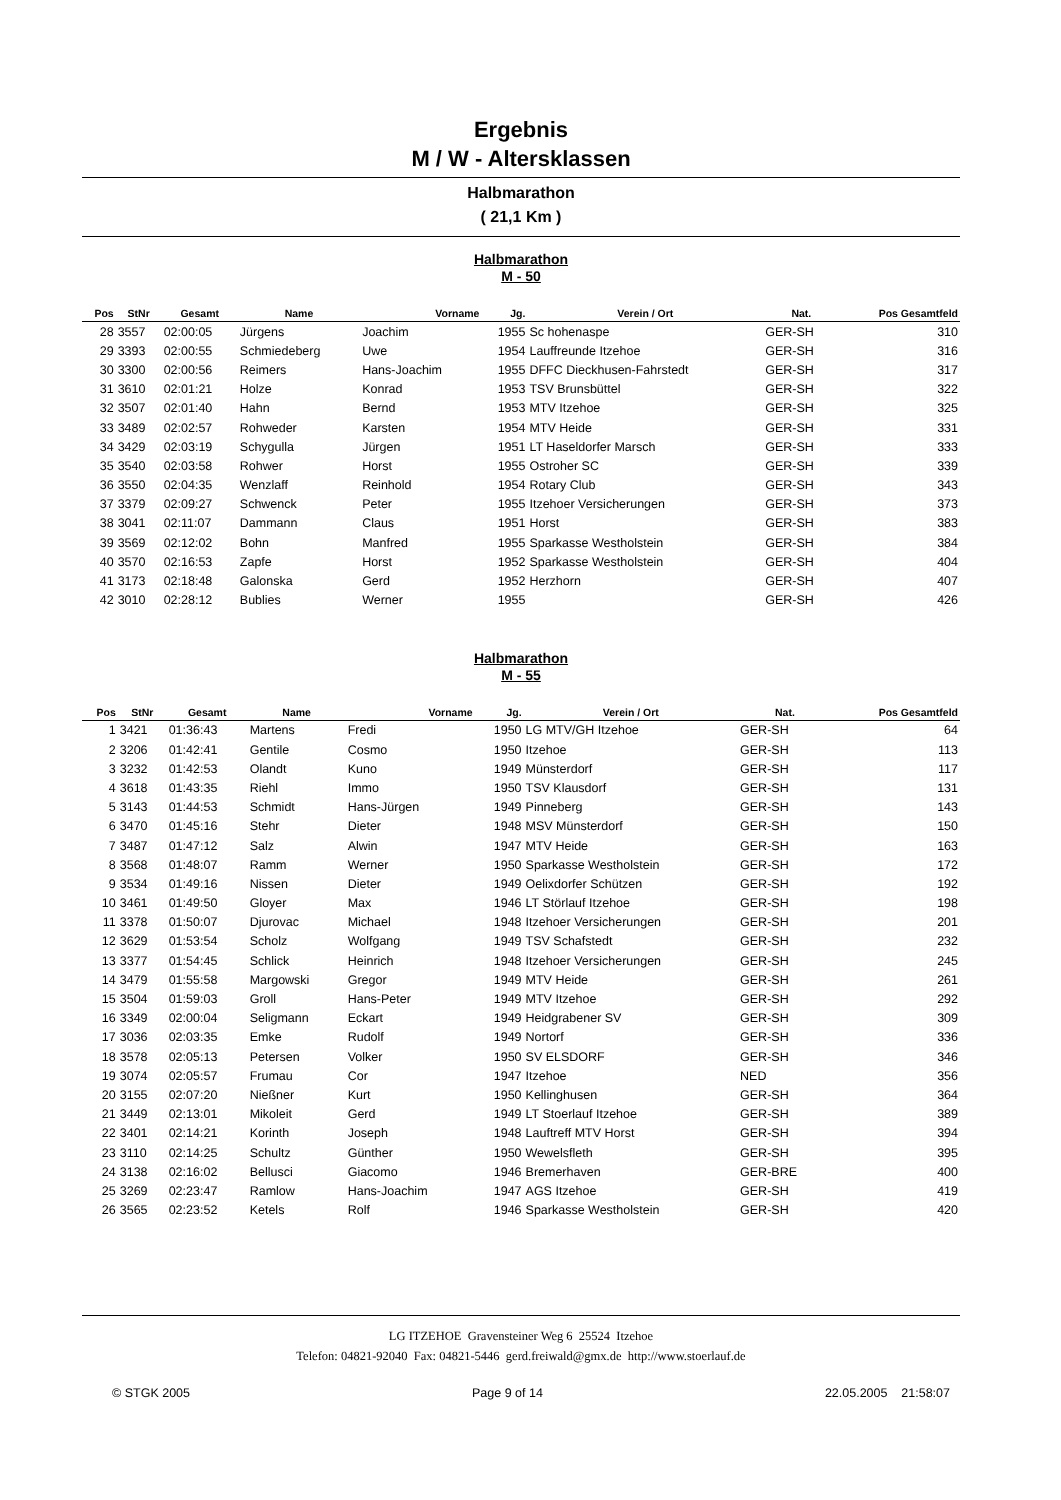Ergebnis
M / W - Altersklassen
Halbmarathon
( 21,1 Km )
Halbmarathon
M - 50
| Pos | StNr | Gesamt | Name | Vorname | Jg. | Verein / Ort | Nat. | Pos Gesamtfeld |
| --- | --- | --- | --- | --- | --- | --- | --- | --- |
| 28 | 3557 | 02:00:05 | Jürgens | Joachim | 1955 | Sc hohenaspe | GER-SH | 310 |
| 29 | 3393 | 02:00:55 | Schmiedeberg | Uwe | 1954 | Lauffreunde Itzehoe | GER-SH | 316 |
| 30 | 3300 | 02:00:56 | Reimers | Hans-Joachim | 1955 | DFFC Dieckhusen-Fahrstedt | GER-SH | 317 |
| 31 | 3610 | 02:01:21 | Holze | Konrad | 1953 | TSV Brunsbüttel | GER-SH | 322 |
| 32 | 3507 | 02:01:40 | Hahn | Bernd | 1953 | MTV Itzehoe | GER-SH | 325 |
| 33 | 3489 | 02:02:57 | Rohweder | Karsten | 1954 | MTV Heide | GER-SH | 331 |
| 34 | 3429 | 02:03:19 | Schygulla | Jürgen | 1951 | LT Haseldorfer Marsch | GER-SH | 333 |
| 35 | 3540 | 02:03:58 | Rohwer | Horst | 1955 | Ostroher SC | GER-SH | 339 |
| 36 | 3550 | 02:04:35 | Wenzlaff | Reinhold | 1954 | Rotary Club | GER-SH | 343 |
| 37 | 3379 | 02:09:27 | Schwenck | Peter | 1955 | Itzehoer Versicherungen | GER-SH | 373 |
| 38 | 3041 | 02:11:07 | Dammann | Claus | 1951 | Horst | GER-SH | 383 |
| 39 | 3569 | 02:12:02 | Bohn | Manfred | 1955 | Sparkasse Westholstein | GER-SH | 384 |
| 40 | 3570 | 02:16:53 | Zapfe | Horst | 1952 | Sparkasse Westholstein | GER-SH | 404 |
| 41 | 3173 | 02:18:48 | Galonska | Gerd | 1952 | Herzhorn | GER-SH | 407 |
| 42 | 3010 | 02:28:12 | Bublies | Werner | 1955 | | GER-SH | 426 |
Halbmarathon
M - 55
| Pos | StNr | Gesamt | Name | Vorname | Jg. | Verein / Ort | Nat. | Pos Gesamtfeld |
| --- | --- | --- | --- | --- | --- | --- | --- | --- |
| 1 | 3421 | 01:36:43 | Martens | Fredi | 1950 | LG MTV/GH Itzehoe | GER-SH | 64 |
| 2 | 3206 | 01:42:41 | Gentile | Cosmo | 1950 | Itzehoe | GER-SH | 113 |
| 3 | 3232 | 01:42:53 | Olandt | Kuno | 1949 | Münsterdorf | GER-SH | 117 |
| 4 | 3618 | 01:43:35 | Riehl | Immo | 1950 | TSV Klausdorf | GER-SH | 131 |
| 5 | 3143 | 01:44:53 | Schmidt | Hans-Jürgen | 1949 | Pinneberg | GER-SH | 143 |
| 6 | 3470 | 01:45:16 | Stehr | Dieter | 1948 | MSV Münsterdorf | GER-SH | 150 |
| 7 | 3487 | 01:47:12 | Salz | Alwin | 1947 | MTV Heide | GER-SH | 163 |
| 8 | 3568 | 01:48:07 | Ramm | Werner | 1950 | Sparkasse Westholstein | GER-SH | 172 |
| 9 | 3534 | 01:49:16 | Nissen | Dieter | 1949 | Oelixdorfer Schützen | GER-SH | 192 |
| 10 | 3461 | 01:49:50 | Gloyer | Max | 1946 | LT Störlauf Itzehoe | GER-SH | 198 |
| 11 | 3378 | 01:50:07 | Djurovac | Michael | 1948 | Itzehoer Versicherungen | GER-SH | 201 |
| 12 | 3629 | 01:53:54 | Scholz | Wolfgang | 1949 | TSV Schafstedt | GER-SH | 232 |
| 13 | 3377 | 01:54:45 | Schlick | Heinrich | 1948 | Itzehoer Versicherungen | GER-SH | 245 |
| 14 | 3479 | 01:55:58 | Margowski | Gregor | 1949 | MTV Heide | GER-SH | 261 |
| 15 | 3504 | 01:59:03 | Groll | Hans-Peter | 1949 | MTV Itzehoe | GER-SH | 292 |
| 16 | 3349 | 02:00:04 | Seligmann | Eckart | 1949 | Heidgrabener SV | GER-SH | 309 |
| 17 | 3036 | 02:03:35 | Emke | Rudolf | 1949 | Nortorf | GER-SH | 336 |
| 18 | 3578 | 02:05:13 | Petersen | Volker | 1950 | SV ELSDORF | GER-SH | 346 |
| 19 | 3074 | 02:05:57 | Frumau | Cor | 1947 | Itzehoe | NED | 356 |
| 20 | 3155 | 02:07:20 | Nießner | Kurt | 1950 | Kellinghusen | GER-SH | 364 |
| 21 | 3449 | 02:13:01 | Mikoleit | Gerd | 1949 | LT Stoerlauf Itzehoe | GER-SH | 389 |
| 22 | 3401 | 02:14:21 | Korinth | Joseph | 1948 | Lauftreff MTV Horst | GER-SH | 394 |
| 23 | 3110 | 02:14:25 | Schultz | Günther | 1950 | Wewelsfleth | GER-SH | 395 |
| 24 | 3138 | 02:16:02 | Bellusci | Giacomo | 1946 | Bremerhaven | GER-BRE | 400 |
| 25 | 3269 | 02:23:47 | Ramlow | Hans-Joachim | 1947 | AGS Itzehoe | GER-SH | 419 |
| 26 | 3565 | 02:23:52 | Ketels | Rolf | 1946 | Sparkasse Westholstein | GER-SH | 420 |
LG ITZEHOE Gravensteiner Weg 6 25524 Itzehoe
Telefon: 04821-92040 Fax: 04821-5446 gerd.freiwald@gmx.de http://www.stoerlauf.de
© STGK 2005 Page 9 of 14 22.05.2005 21:58:07